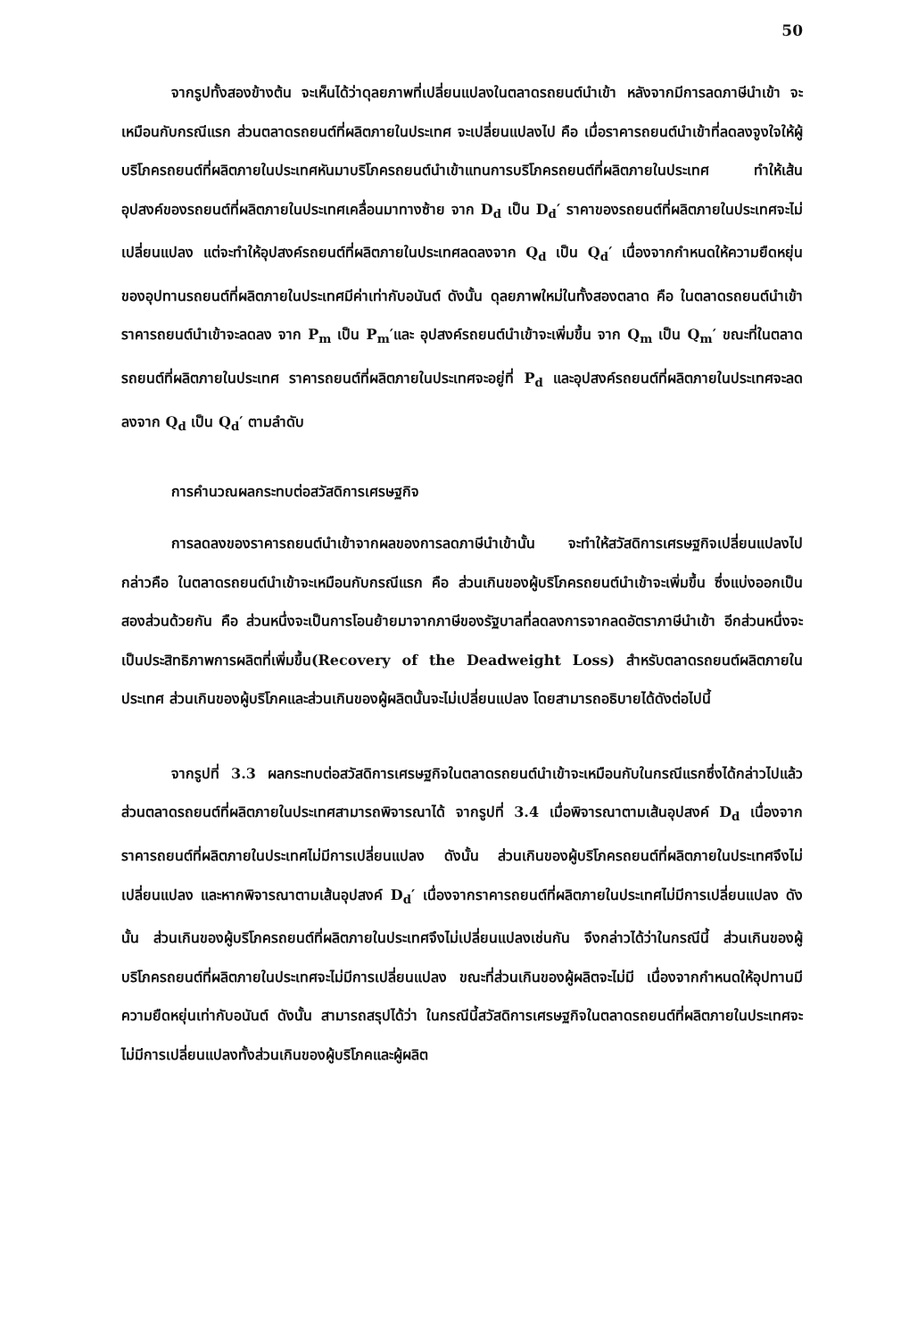50
จากรูปทั้งสองข้างต้น จะเห็นได้ว่าดุลยภาพที่เปลี่ยนแปลงในตลาดรถยนต์นำเข้า หลังจากมีการลดภาษีนำเข้า จะเหมือนกับกรณีแรก ส่วนตลาดรถยนต์ที่ผลิตภายในประเทศ จะเปลี่ยนแปลงไป คือ เมื่อราคารถยนต์นำเข้าที่ลดลงจูงใจให้ผู้บริโภครถยนต์ที่ผลิตภายในประเทศหันมาบริโภครถยนต์นำเข้าแทนการบริโภครถยนต์ที่ผลิตภายในประเทศ ทำให้เส้นอุปสงค์ของรถยนต์ที่ผลิตภายในประเทศเคลื่อนมาทางซ้าย จาก D<sub>d</sub> เป็น D<sub>d</sub>′ ราคาของรถยนต์ที่ผลิตภายในประเทศจะไม่เปลี่ยนแปลง แต่จะทำให้อุปสงค์รถยนต์ที่ผลิตภายในประเทศลดลงจาก Q<sub>d</sub> เป็น Q<sub>d</sub>′ เนื่องจากกำหนดให้ความยืดหยุ่นของอุปทานรถยนต์ที่ผลิตภายในประเทศมีค่าเท่ากับอนันต์ ดังนั้น ดุลยภาพใหม่ในทั้งสองตลาด คือ ในตลาดรถยนต์นำเข้า ราคารถยนต์นำเข้าจะลดลง จาก P<sub>m</sub> เป็น P<sub>m</sub>′และ อุปสงค์รถยนต์นำเข้าจะเพิ่มขึ้น จาก Q<sub>m</sub> เป็น Q<sub>m</sub>′ ขณะที่ในตลาดรถยนต์ที่ผลิตภายในประเทศ ราคารถยนต์ที่ผลิตภายในประเทศจะอยู่ที่ P<sub>d</sub> และอุปสงค์รถยนต์ที่ผลิตภายในประเทศจะลดลงจาก Q<sub>d</sub> เป็น Q<sub>d</sub>′ ตามลำดับ
การคำนวณผลกระทบต่อสวัสดิการเศรษฐกิจ
การลดลงของราคารถยนต์นำเข้าจากผลของการลดภาษีนำเข้านั้น จะทำให้สวัสดิการเศรษฐกิจเปลี่ยนแปลงไป กล่าวคือ ในตลาดรถยนต์นำเข้าจะเหมือนกับกรณีแรก คือ ส่วนเกินของผู้บริโภครถยนต์นำเข้าจะเพิ่มขึ้น ซึ่งแบ่งออกเป็นสองส่วนด้วยกัน คือ ส่วนหนึ่งจะเป็นการโอนย้ายมาจากภาษีของรัฐบาลที่ลดลงการจากลดอัตราภาษีนำเข้า อีกส่วนหนึ่งจะเป็นประสิทธิภาพการผลิตที่เพิ่มขึ้น(Recovery of the Deadweight Loss) สำหรับตลาดรถยนต์ผลิตภายในประเทศ ส่วนเกินของผู้บริโภคและส่วนเกินของผู้ผลิตนั้นจะไม่เปลี่ยนแปลง โดยสามารถอธิบายได้ดังต่อไปนี้
จากรูปที่ 3.3 ผลกระทบต่อสวัสดิการเศรษฐกิจในตลาดรถยนต์นำเข้าจะเหมือนกับในกรณีแรกซึ่งได้กล่าวไปแล้ว ส่วนตลาดรถยนต์ที่ผลิตภายในประเทศสามารถพิจารณาได้ จากรูปที่ 3.4 เมื่อพิจารณาตามเส้นอุปสงค์ D<sub>d</sub> เนื่องจากราคารถยนต์ที่ผลิตภายในประเทศไม่มีการเปลี่ยนแปลง ดังนั้น ส่วนเกินของผู้บริโภครถยนต์ที่ผลิตภายในประเทศจึงไม่เปลี่ยนแปลง และหากพิจารณาตามเส้นอุปสงค์ D<sub>d</sub>′ เนื่องจากราคารถยนต์ที่ผลิตภายในประเทศไม่มีการเปลี่ยนแปลง ดังนั้น ส่วนเกินของผู้บริโภครถยนต์ที่ผลิตภายในประเทศจึงไม่เปลี่ยนแปลงเช่นกัน จึงกล่าวได้ว่าในกรณีนี้ ส่วนเกินของผู้บริโภครถยนต์ที่ผลิตภายในประเทศจะไม่มีการเปลี่ยนแปลง ขณะที่ส่วนเกินของผู้ผลิตจะไม่มี เนื่องจากกำหนดให้อุปทานมีความยืดหยุ่นเท่ากับอนันต์ ดังนั้น สามารถสรุปได้ว่า ในกรณีนี้สวัสดิการเศรษฐกิจในตลาดรถยนต์ที่ผลิตภายในประเทศจะไม่มีการเปลี่ยนแปลงทั้งส่วนเกินของผู้บริโภคและผู้ผลิต